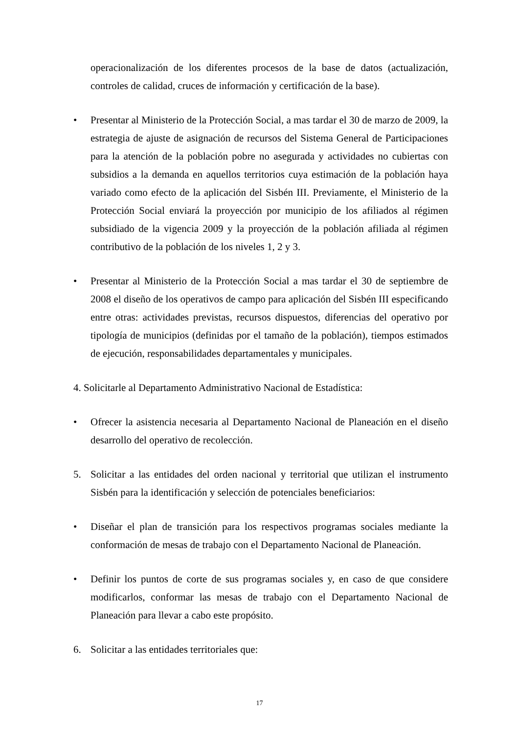operacionalización de los diferentes procesos de la base de datos (actualización, controles de calidad, cruces de información y certificación de la base).
• Presentar al Ministerio de la Protección Social, a mas tardar el 30 de marzo de 2009, la estrategia de ajuste de asignación de recursos del Sistema General de Participaciones para la atención de la población pobre no asegurada y actividades no cubiertas con subsidios a la demanda en aquellos territorios cuya estimación de la población haya variado como efecto de la aplicación del Sisbén III. Previamente, el Ministerio de la Protección Social enviará la proyección por municipio de los afiliados al régimen subsidiado de la vigencia 2009 y la proyección de la población afiliada al régimen contributivo de la población de los niveles 1, 2 y 3.
• Presentar al Ministerio de la Protección Social a mas tardar el 30 de septiembre de 2008 el diseño de los operativos de campo para aplicación del Sisbén III especificando entre otras: actividades previstas, recursos dispuestos, diferencias del operativo por tipología de municipios (definidas por el tamaño de la población), tiempos estimados de ejecución, responsabilidades departamentales y municipales.
4. Solicitarle al Departamento Administrativo Nacional de Estadística:
• Ofrecer la asistencia necesaria al Departamento Nacional de Planeación en el diseño desarrollo del operativo de recolección.
5. Solicitar a las entidades del orden nacional y territorial que utilizan el instrumento Sisbén para la identificación y selección de potenciales beneficiarios:
• Diseñar el plan de transición para los respectivos programas sociales mediante la conformación de mesas de trabajo con el Departamento Nacional de Planeación.
• Definir los puntos de corte de sus programas sociales y, en caso de que considere modificarlos, conformar las mesas de trabajo con el Departamento Nacional de Planeación para llevar a cabo este propósito.
6. Solicitar a las entidades territoriales que:
17